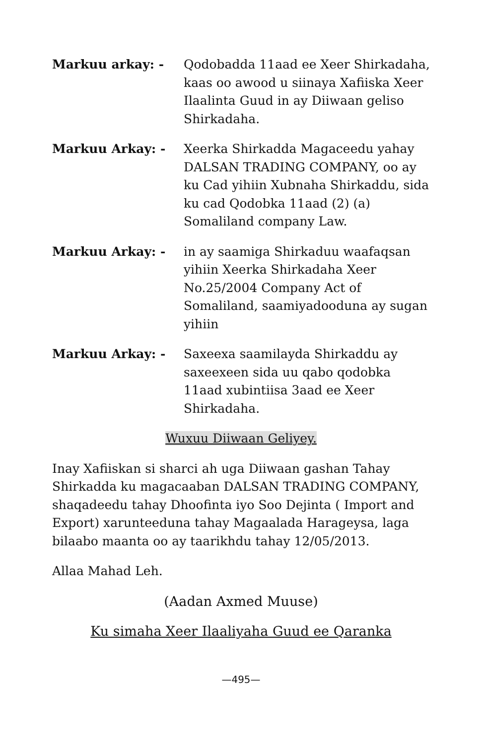Markuu arkay: - Qodobadda 11aad ee Xeer Shirkadaha, kaas oo awood u siinaya Xafiiska Xeer Ilaalinta Guud in ay Diiwaan geliso Shirkadaha.
Markuu Arkay: - Xeerka Shirkadda Magaceedu yahay DALSAN TRADING COMPANY, oo ay ku Cad yihiin Xubnaha Shirkaddu, sida ku cad Qodobka 11aad (2) (a) Somaliland company Law.
Markuu Arkay: - in ay saamiga Shirkaduu waafaqsan yihiin Xeerka Shirkadaha Xeer No.25/2004 Company Act of Somaliland, saamiyadooduna ay sugan yihiin
Markuu Arkay: - Saxeexa saamilayda Shirkaddu ay saxeexeen sida uu qabo qodobka 11aad xubintiisa 3aad ee Xeer Shirkadaha.
Wuxuu Diiwaan Geliyey.
Inay Xafiiskan si sharci ah uga Diiwaan gashan Tahay Shirkadda ku magacaaban DALSAN TRADING COMPANY, shaqadeedu tahay Dhoofinta iyo Soo Dejinta ( Import and Export) xarunteeduna tahay Magaalada Harageysa, laga bilaabo maanta oo ay taarikhdu tahay 12/05/2013.
Allaa Mahad Leh.
(Aadan Axmed Muuse)
Ku simaha Xeer Ilaaliyaha Guud ee Qaranka
—495—